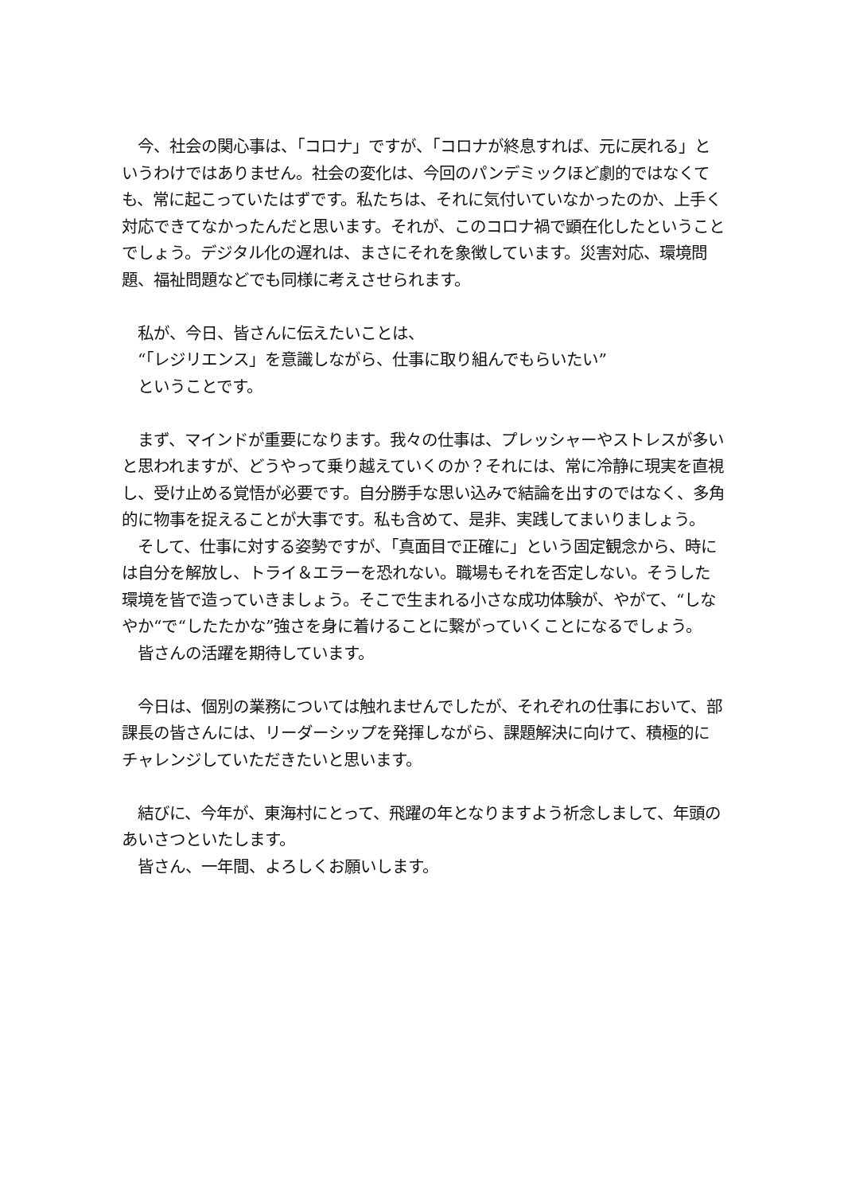今、社会の関心事は、「コロナ」ですが、「コロナが終息すれば、元に戻れる」というわけではありません。社会の変化は、今回のパンデミックほど劇的ではなくても、常に起こっていたはずです。私たちは、それに気付いていなかったのか、上手く対応できてなかったんだと思います。それが、このコロナ禍で顕在化したということでしょう。デジタル化の遅れは、まさにそれを象徴しています。災害対応、環境問題、福祉問題などでも同様に考えさせられます。
　私が、今日、皆さんに伝えたいことは、
　“「レジリエンス」を意識しながら、仕事に取り組んでもらいたい”
　ということです。
　まず、マインドが重要になります。我々の仕事は、プレッシャーやストレスが多いと思われますが、どうやって乗り越えていくのか？それには、常に冷静に現実を直視し、受け止める覚悟が必要です。自分勝手な思い込みで結論を出すのではなく、多角的に物事を捉えることが大事です。私も含めて、是非、実践してまいりましょう。
　そして、仕事に対する姿勢ですが、「真面目で正確に」という固定観念から、時には自分を解放し、トライ＆エラーを恐れない。職場もそれを否定しない。そうした環境を皆で造っていきましょう。そこで生まれる小さな成功体験が、やがて、“しなやか“で“したたかな”強さを身に着けることに繋がっていくことになるでしょう。
　皆さんの活躍を期待しています。
　今日は、個別の業務については触れませんでしたが、それぞれの仕事において、部課長の皆さんには、リーダーシップを発揮しながら、課題解決に向けて、積極的にチャレンジしていただきたいと思います。
　結びに、今年が、東海村にとって、飛躍の年となりますよう祈念しまして、年頭のあいさつといたします。
　皆さん、一年間、よろしくお願いします。